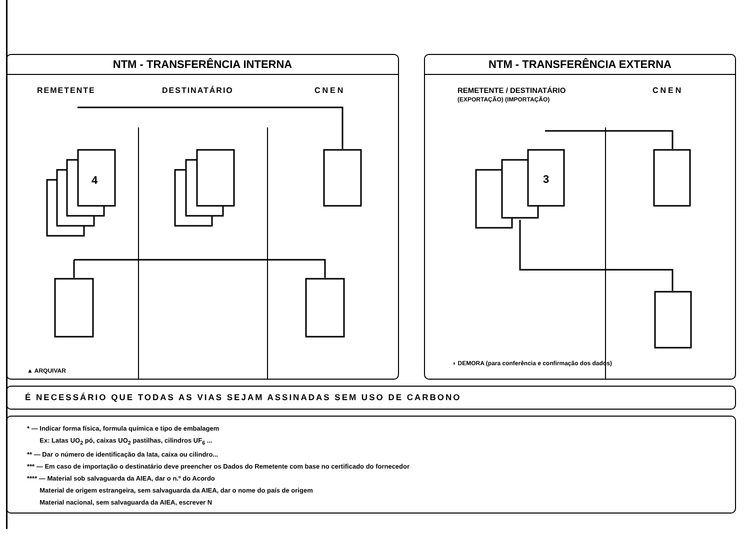NTM - TRANSFERÊNCIA INTERNA
REMETENTE DESTINATÁRIO CNEN
▲ ARQUIVAR
NTM - TRANSFERÊNCIA EXTERNA
REMETENTE / DESTINATÁRIO
(EXPORTAÇÃO) (IMPORTAÇÃO)
CNEN
◗ DEMORA (para conferência e confirmação dos dados)
4
3
É NECESSÁRIO QUE TODAS AS VIAS SEJAM ASSINADAS SEM USO DE CARBONO
* — Indicar forma física, formula química e tipo de embalagem
Ex: Latas UO<sub>2</sub> pó, caixas UO<sub>2</sub> pastilhas, cilindros UF<sub>6</sub> ...
** — Dar o número de identificação da lata, caixa ou cilindro...
*** — Em caso de importação o destinatário deve preencher os Dados do Remetente com base no certificado do fornecedor
**** — Material sob salvaguarda da AIEA, dar o n.º do Acordo
Material de origem estrangeira, sem salvaguarda da AIEA, dar o nome do país de origem
Material nacional, sem salvaguarda da AIEA, escrever N